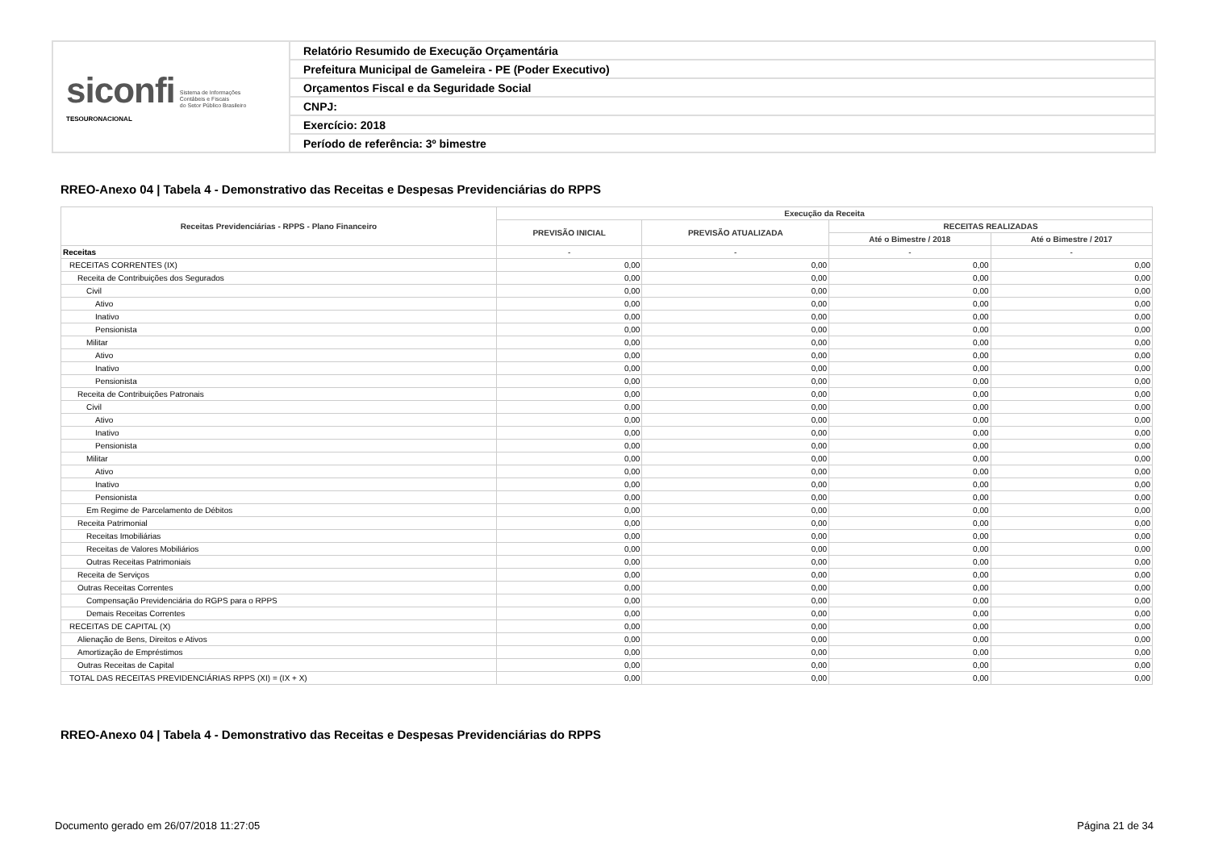| siconfi Sistema de Informações Contábeis e Fiscais do Setor Público Brasileiro TESOURONACIONAL | Relatório Resumido de Execução Orçamentária |
| | Prefeitura Municipal de Gameleira - PE (Poder Executivo) |
| | Orçamentos Fiscal e da Seguridade Social |
| | CNPJ: |
| | Exercício: 2018 |
| | Período de referência: 3º bimestre |
RREO-Anexo 04 | Tabela 4 - Demonstrativo das Receitas e Despesas Previdenciárias do RPPS
| Receitas Previdenciárias - RPPS - Plano Financeiro | Execução da Receita | | | |
| --- | --- | --- | --- | --- |
| | PREVISÃO INICIAL | PREVISÃO ATUALIZADA | RECEITAS REALIZADAS | |
| | | | Até o Bimestre / 2018 | Até o Bimestre / 2017 |
| Receitas | - | - | - | - |
| RECEITAS CORRENTES (IX) | 0,00 | 0,00 | 0,00 | 0,00 |
| Receita de Contribuições dos Segurados | 0,00 | 0,00 | 0,00 | 0,00 |
| Civil | 0,00 | 0,00 | 0,00 | 0,00 |
| Ativo | 0,00 | 0,00 | 0,00 | 0,00 |
| Inativo | 0,00 | 0,00 | 0,00 | 0,00 |
| Pensionista | 0,00 | 0,00 | 0,00 | 0,00 |
| Militar | 0,00 | 0,00 | 0,00 | 0,00 |
| Ativo | 0,00 | 0,00 | 0,00 | 0,00 |
| Inativo | 0,00 | 0,00 | 0,00 | 0,00 |
| Pensionista | 0,00 | 0,00 | 0,00 | 0,00 |
| Receita de Contribuições Patronais | 0,00 | 0,00 | 0,00 | 0,00 |
| Civil | 0,00 | 0,00 | 0,00 | 0,00 |
| Ativo | 0,00 | 0,00 | 0,00 | 0,00 |
| Inativo | 0,00 | 0,00 | 0,00 | 0,00 |
| Pensionista | 0,00 | 0,00 | 0,00 | 0,00 |
| Militar | 0,00 | 0,00 | 0,00 | 0,00 |
| Ativo | 0,00 | 0,00 | 0,00 | 0,00 |
| Inativo | 0,00 | 0,00 | 0,00 | 0,00 |
| Pensionista | 0,00 | 0,00 | 0,00 | 0,00 |
| Em Regime de Parcelamento de Débitos | 0,00 | 0,00 | 0,00 | 0,00 |
| Receita Patrimonial | 0,00 | 0,00 | 0,00 | 0,00 |
| Receitas Imobiliárias | 0,00 | 0,00 | 0,00 | 0,00 |
| Receitas de Valores Mobiliários | 0,00 | 0,00 | 0,00 | 0,00 |
| Outras Receitas Patrimoniais | 0,00 | 0,00 | 0,00 | 0,00 |
| Receita de Serviços | 0,00 | 0,00 | 0,00 | 0,00 |
| Outras Receitas Correntes | 0,00 | 0,00 | 0,00 | 0,00 |
| Compensação Previdenciária do RGPS para o RPPS | 0,00 | 0,00 | 0,00 | 0,00 |
| Demais Receitas Correntes | 0,00 | 0,00 | 0,00 | 0,00 |
| RECEITAS DE CAPITAL (X) | 0,00 | 0,00 | 0,00 | 0,00 |
| Alienação de Bens, Direitos e Ativos | 0,00 | 0,00 | 0,00 | 0,00 |
| Amortização de Empréstimos | 0,00 | 0,00 | 0,00 | 0,00 |
| Outras Receitas de Capital | 0,00 | 0,00 | 0,00 | 0,00 |
| TOTAL DAS RECEITAS PREVIDENCIÁRIAS RPPS (XI) = (IX + X) | 0,00 | 0,00 | 0,00 | 0,00 |
RREO-Anexo 04 | Tabela 4 - Demonstrativo das Receitas e Despesas Previdenciárias do RPPS
Documento gerado em 26/07/2018 11:27:05 Página 21 de 34